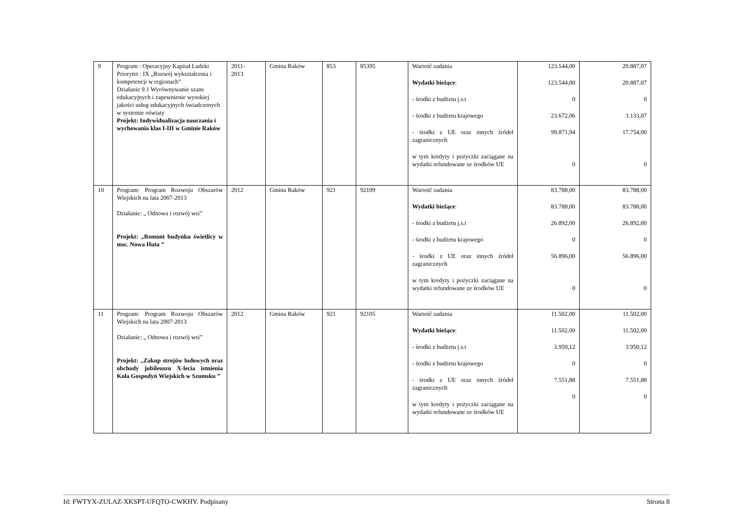| 9 | Program : Operacyjny Kapitał Ludzki Priorytet : IX „Rozwój wykształcenia i kompetencji w regionach” Działanie 9.1 Wyrównywanie szans edukacyjnych i zapewnienie wysokiej jakości usług edukacyjnych świadczonych w systemie oświaty Projekt: Indywidualizacja nauczania i wychowania klas I-III w Gminie Raków | 2011- 2013 | Gmina Raków | 853 | 85395 | Wartość zadania Wydatki bieżące : - środki z budżetu j.s.t - środki z budżetu krajowego - środki z UE oraz innych źródeł zagranicznych w tym kredyty i pożyczki zaciągane na wydatki refundowane ze środków UE | 123.544,00 123.544,00 0 23.672,06 99.871,94 0 | 20.887,07 20.887,07 0 3.133,07 17.754,00 0 |
| 10 | Program: Program Rozwoju Obszarów Wiejskich na lata 2007-2013 Działanie: „ Odnowa i rozwój wsi” Projekt: „Remont budynku świetlicy w msc. Nowa Huta ” | 2012 | Gmina Raków | 921 | 92109 | Wartość zadania Wydatki bieżące : - środki z budżetu j.s.t - środki z budżetu krajowego - środki z UE oraz innych źródeł zagranicznych w tym kredyty i pożyczki zaciągane na wydatki refundowane ze środków UE | 83.788,00 83.788,00 26.892,00 0 56.896,00 0 | 83.788,00 83.788,00 26.892,00 0 56.896,00 0 |
| 11 | Program: Program Rozwoju Obszarów Wiejskich na lata 2007-2013 Działanie: „ Odnowa i rozwój wsi” Projekt: „Zakup strojów ludowych oraz obchody jubileuszu X-lecia istnienia Koła Gospodyń Wiejskich w Szumsku ” | 2012 | Gmina Raków | 921 | 92105 | Wartość zadania Wydatki bieżące : - środki z budżetu j.s.t - środki z budżetu krajowego - środki z UE oraz innych źródeł zagranicznych w tym kredyty i pożyczki zaciągane na wydatki refundowane ze środków UE | 11.502,00 11.502,00 3.950,12 0 7.551,88 0 | 11.502,00 11.502,00 3.950,12 0 7.551,88 0 |
Id: FWTYX-ZULAZ-XKSPT-UFQTO-CWKHY. Podpisany Strona 8